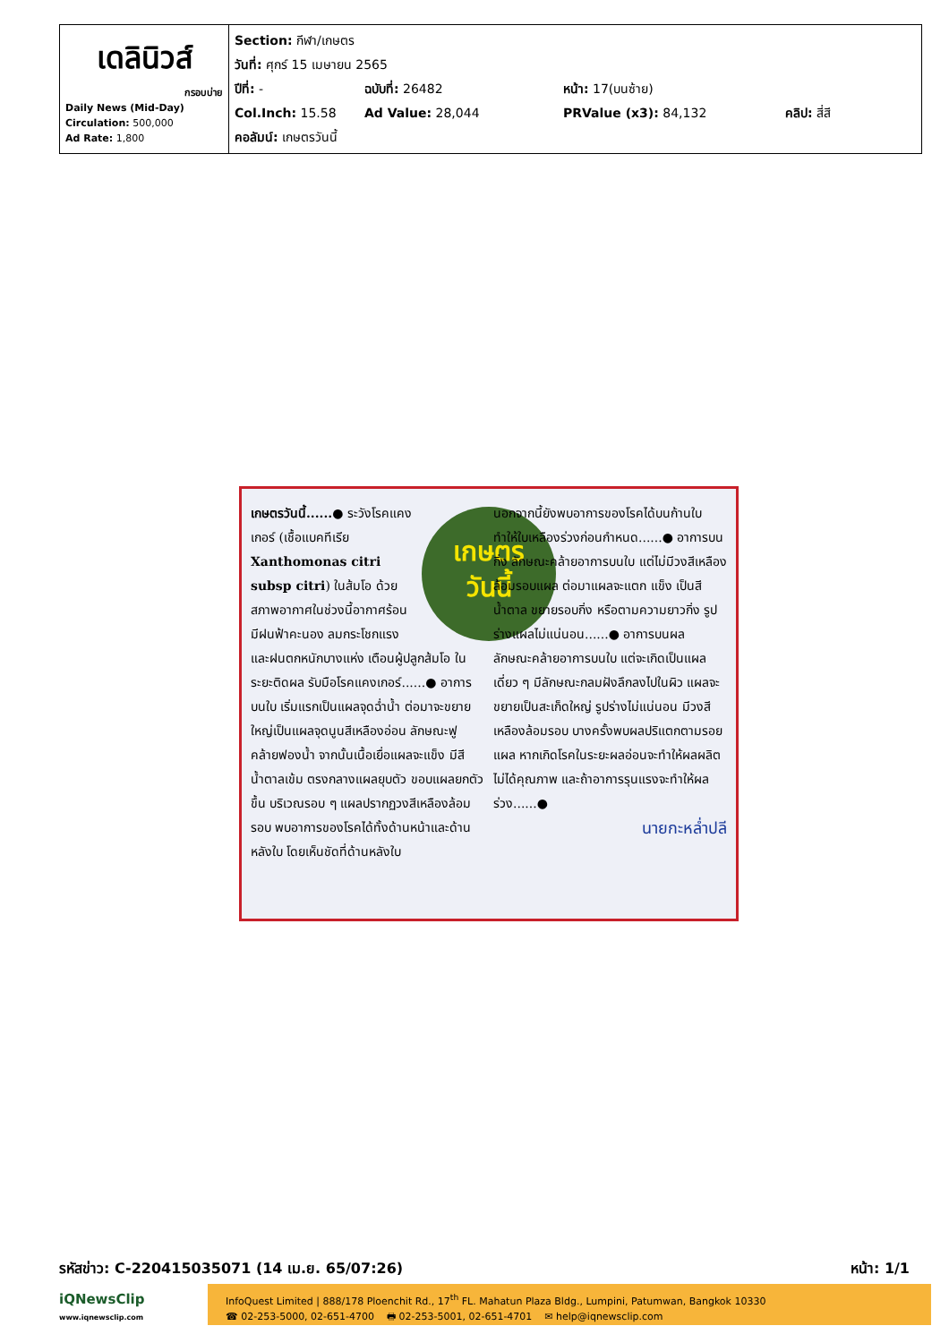| เดลินิวส์ กรอบบ่าย Daily News (Mid-Day) Circulation: 500,000 Ad Rate: 1,800 | Section: กีฬา/เกษตร วันที่: ศุกร์ 15 เมษายน 2565 ปีที่: - ฉบับที่: 26482 หน้า: 17(บนซ้าย) Col.Inch: 15.58 Ad Value: 28,044 PRValue (x3): 84,132 คลิป: สี่สี คอลัมน์: เกษตรวันนี้ |
เกษตร
วันนี้
เกษตรวันนี้......● ระวังโรคแคงเกอร์ (เชื้อแบคทีเรีย Xanthomonas citri subsp citri) ในส้มโอ ด้วยสภาพอากาศในช่วงนี้อากาศร้อน มีฝนฟ้าคะนอง ลมกระโชกแรง และฝนตกหนักบางแห่ง เตือนผู้ปลูกส้มโอ ในระยะติดผล รับมือโรคแคงเกอร์......● อาการบนใบ เริ่มแรกเป็นแผลจุดฉ่ำน้ำ ต่อมาจะขยายใหญ่เป็นแผลจุดนูนสีเหลืองอ่อน ลักษณะฟูคล้ายฟองน้ำ จากนั้นเนื้อเยื่อแผลจะแข็ง มีสีน้ำตาลเข้ม ตรงกลางแผลยุบตัว ขอบแผลยกตัวขึ้น บริเวณรอบ ๆ แผลปรากฏวงสีเหลืองล้อมรอบ พบอาการของโรคได้ทั้งด้านหน้าและด้านหลังใบ โดยเห็นชัดที่ด้านหลังใบ
นอกจากนี้ยังพบอาการของโรคได้บนก้านใบ ทำให้ใบเหลืองร่วงก่อนกำหนด......● อาการบนกิ่ง ลักษณะคล้ายอาการบนใบ แต่ไม่มีวงสีเหลืองล้อมรอบแผล ต่อมาแผลจะแตก แข็ง เป็นสีน้ำตาล ขยายรอบกิ่ง หรือตามความยาวกิ่ง รูปร่างแผลไม่แน่นอน......● อาการบนผล ลักษณะคล้ายอาการบนใบ แต่จะเกิดเป็นแผลเดี่ยว ๆ มีลักษณะกลมฝังลึกลงไปในผิว แผลจะขยายเป็นสะเก็ดใหญ่ รูปร่างไม่แน่นอน มีวงสีเหลืองล้อมรอบ บางครั้งพบผลปริแตกตามรอยแผล หากเกิดโรคในระยะผลอ่อนจะทำให้ผลผลิตไม่ได้คุณภาพ และถ้าอาการรุนแรงจะทำให้ผลร่วง......●
นายกะหล่ำปลี
รหัสข่าว: C-220415035071 (14 เม.ย. 65/07:26) หน้า: 1/1
iQNewsClip
www.iqnewsclip.com
InfoQuest Limited | 888/178 Ploenchit Rd., 17<sup>th</sup> FL. Mahatun Plaza Bldg., Lumpini, Patumwan, Bangkok 10330
☎ 02-253-5000, 02-651-4700 🖶 02-253-5001, 02-651-4701 ✉ help@iqnewsclip.com